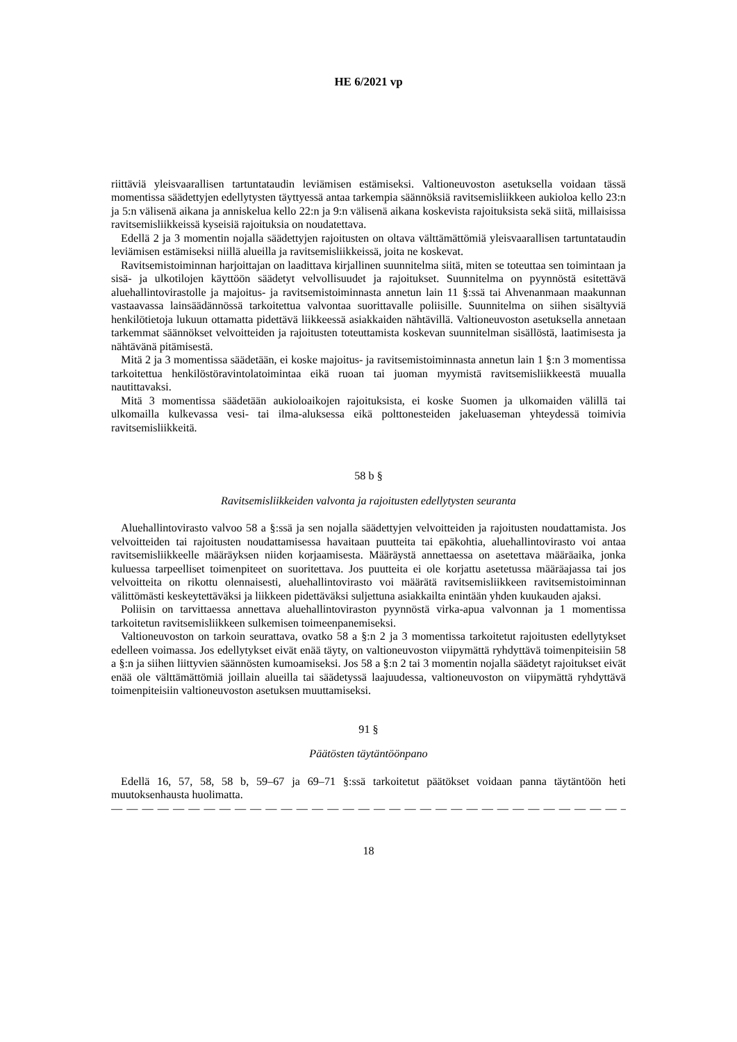HE 6/2021 vp
riittäviä yleisvaarallisen tartuntataudin leviämisen estämiseksi. Valtioneuvoston asetuksella voidaan tässä momentissa säädettyjen edellytysten täyttyessä antaa tarkempia säännöksiä ravitsemisliikkeen aukioloa kello 23:n ja 5:n välisenä aikana ja anniskelua kello 22:n ja 9:n välisenä aikana koskevista rajoituksista sekä siitä, millaisissa ravitsemisliikkeissä kyseisiä rajoituksia on noudatettava.
Edellä 2 ja 3 momentin nojalla säädettyjen rajoitusten on oltava välttämättömiä yleisvaarallisen tartuntataudin leviämisen estämiseksi niillä alueilla ja ravitsemisliikkeissä, joita ne koskevat.
Ravitsemistoiminnan harjoittajan on laadittava kirjallinen suunnitelma siitä, miten se toteuttaa sen toimintaan ja sisä- ja ulkotilojen käyttöön säädetyt velvollisuudet ja rajoitukset. Suunnitelma on pyynnöstä esitettävä aluehallintovirastolle ja majoitus- ja ravitsemistoiminnasta annetun lain 11 §:ssä tai Ahvenanmaan maakunnan vastaavassa lainsäädännössä tarkoitettua valvontaa suorittavalle poliisille. Suunnitelma on siihen sisältyviä henkilötietoja lukuun ottamatta pidettävä liikkeessä asiakkaiden nähtävillä. Valtioneuvoston asetuksella annetaan tarkemmat säännökset velvoitteiden ja rajoitusten toteuttamista koskevan suunnitelman sisällöstä, laatimisesta ja nähtävänä pitämisestä.
Mitä 2 ja 3 momentissa säädetään, ei koske majoitus- ja ravitsemistoiminnasta annetun lain 1 §:n 3 momentissa tarkoitettua henkilöstöravintolatoimintaa eikä ruoan tai juoman myymistä ravitsemisliikkeestä muualla nautittavaksi.
Mitä 3 momentissa säädetään aukioloaikojen rajoituksista, ei koske Suomen ja ulkomaiden välillä tai ulkomailla kulkevassa vesi- tai ilma-aluksessa eikä polttonesteiden jakeluaseman yhteydessä toimivia ravitsemisliikkeitä.
58 b §
Ravitsemisliikkeiden valvonta ja rajoitusten edellytysten seuranta
Aluehallintovirasto valvoo 58 a §:ssä ja sen nojalla säädettyjen velvoitteiden ja rajoitusten noudattamista. Jos velvoitteiden tai rajoitusten noudattamisessa havaitaan puutteita tai epäkohtia, aluehallintovirasto voi antaa ravitsemisliikkeelle määräyksen niiden korjaamisesta. Määräystä annettaessa on asetettava määräaika, jonka kuluessa tarpeelliset toimenpiteet on suoritettava. Jos puutteita ei ole korjattu asetetussa määräajassa tai jos velvoitteita on rikottu olennaisesti, aluehallintovirasto voi määrätä ravitsemisliikkeen ravitsemistoiminnan välittömästi keskeytettäväksi ja liikkeen pidettäväksi suljettuna asiakkailta enintään yhden kuukauden ajaksi.
Poliisin on tarvittaessa annettava aluehallintoviraston pyynnöstä virka-apua valvonnan ja 1 momentissa tarkoitetun ravitsemisliikkeen sulkemisen toimeenpanemiseksi.
Valtioneuvoston on tarkoin seurattava, ovatko 58 a §:n 2 ja 3 momentissa tarkoitetut rajoitusten edellytykset edelleen voimassa. Jos edellytykset eivät enää täyty, on valtioneuvoston viipymättä ryhdyttävä toimenpiteisiin 58 a §:n ja siihen liittyvien säännösten kumoamiseksi. Jos 58 a §:n 2 tai 3 momentin nojalla säädetyt rajoitukset eivät enää ole välttämättömiä joillain alueilla tai säädetyssä laajuudessa, valtioneuvoston on viipymättä ryhdyttävä toimenpiteisiin valtioneuvoston asetuksen muuttamiseksi.
91 §
Päätösten täytäntöönpano
Edellä 16, 57, 58, 58 b, 59–67 ja 69–71 §:ssä tarkoitetut päätökset voidaan panna täytäntöön heti muutoksenhausta huolimatta.
— — — — — — — — — — — — — — — — — — — — — — — — — — — — — — — — — — — — — —
18